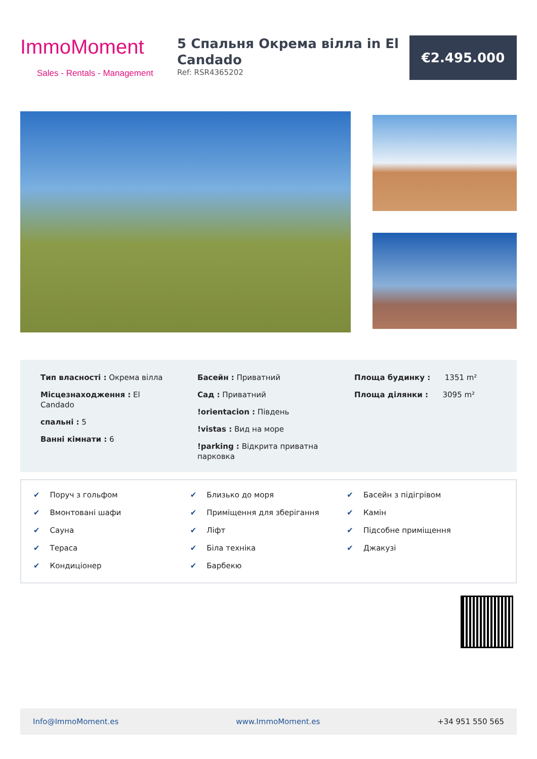ImmoMoment
Sales - Rentals - Management
5 Спальня Окрема вілла in El Candado
Ref: RSR4365202
€2.495.000
Тип власності : Окрема вілла
Місцезнаходження : El
Candado
спальні : 5
Ванні кімнати : 6
Басейн : Приватний
Сад : Приватний
!orientacion : Південь
!vistas : Вид на море
!parking : Відкрита приватна парковка
Площа будинку : 1351 m²
Площа ділянки : 3095 m²
✔ Поруч з гольфом
✔ Близько до моря
✔ Басейн з підігрівом
✔ Вмонтовані шафи
✔ Приміщення для зберігання
✔ Камін
✔ Сауна
✔ Ліфт
✔ Підсобне приміщення
✔ Тераса
✔ Біла техніка
✔ Джакузі
✔ Кондиціонер
✔ Барбекю
Info@ImmoMoment.es www.ImmoMoment.es +34 951 550 565